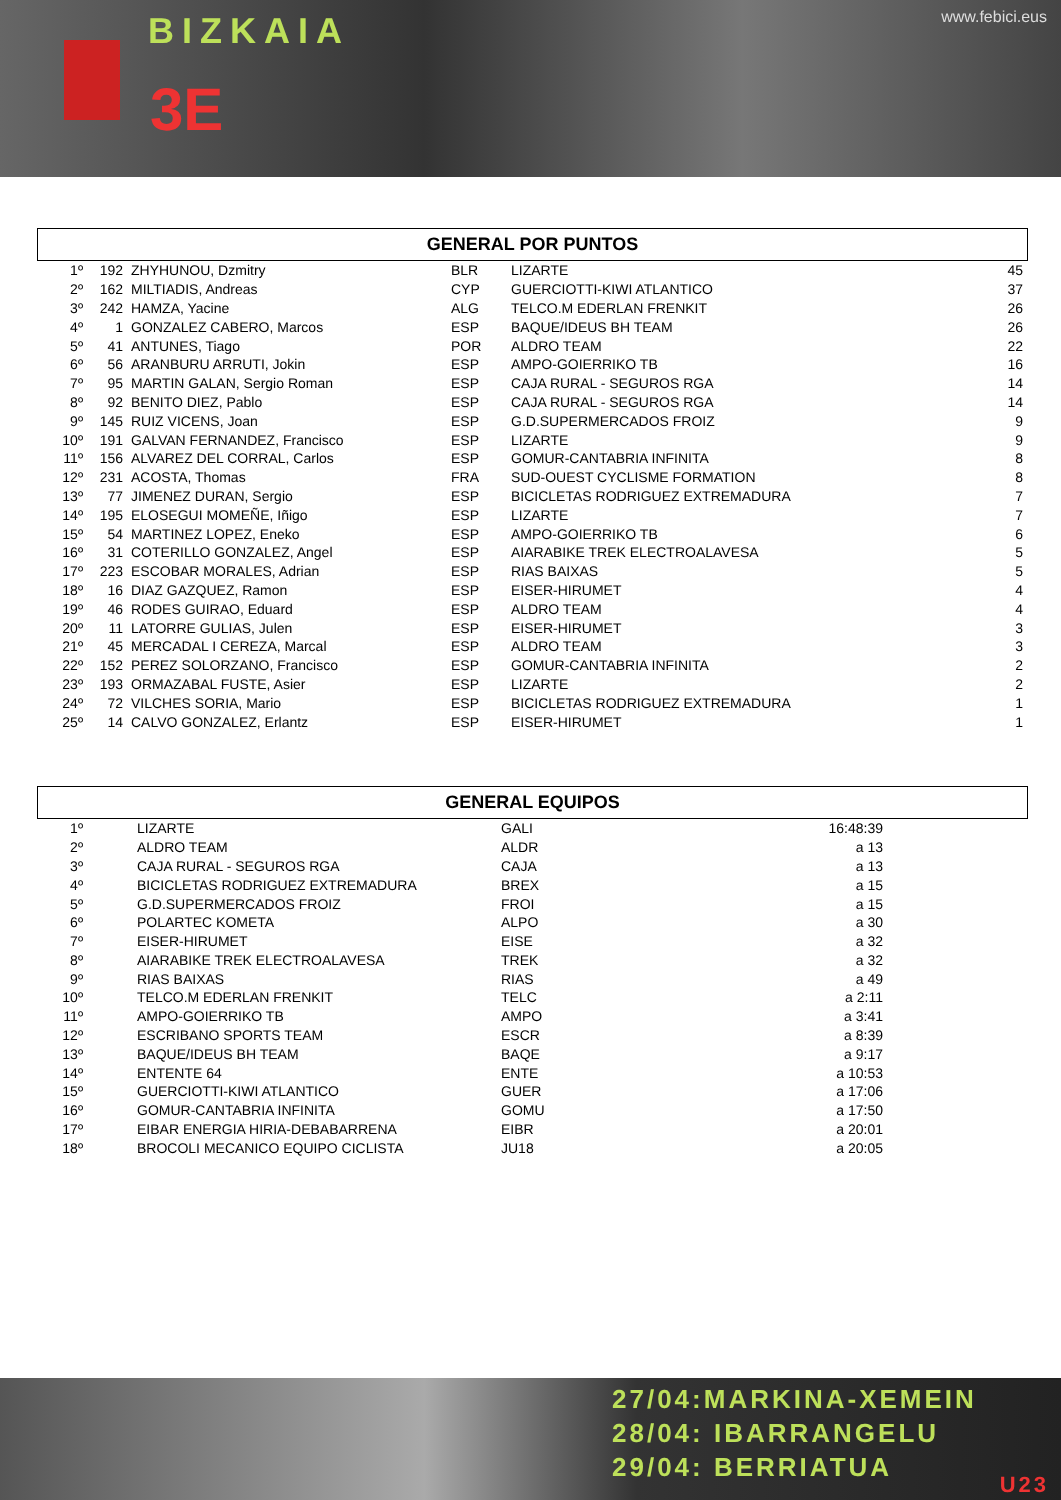BIZKAIA
3E
www.febici.eus
GENERAL POR PUNTOS
| 1º | 192 | ZHYHUNOU, Dzmitry | BLR | LIZARTE | 45 |
| 2º | 162 | MILTIADIS, Andreas | CYP | GUERCIOTTI-KIWI ATLANTICO | 37 |
| 3º | 242 | HAMZA, Yacine | ALG | TELCO.M EDERLAN FRENKIT | 26 |
| 4º | 1 | GONZALEZ CABERO, Marcos | ESP | BAQUE/IDEUS BH TEAM | 26 |
| 5º | 41 | ANTUNES, Tiago | POR | ALDRO TEAM | 22 |
| 6º | 56 | ARANBURU ARRUTI, Jokin | ESP | AMPO-GOIERRIKO TB | 16 |
| 7º | 95 | MARTIN GALAN, Sergio Roman | ESP | CAJA RURAL - SEGUROS RGA | 14 |
| 8º | 92 | BENITO DIEZ, Pablo | ESP | CAJA RURAL - SEGUROS RGA | 14 |
| 9º | 145 | RUIZ VICENS, Joan | ESP | G.D.SUPERMERCADOS FROIZ | 9 |
| 10º | 191 | GALVAN FERNANDEZ, Francisco | ESP | LIZARTE | 9 |
| 11º | 156 | ALVAREZ DEL CORRAL, Carlos | ESP | GOMUR-CANTABRIA INFINITA | 8 |
| 12º | 231 | ACOSTA, Thomas | FRA | SUD-OUEST CYCLISME FORMATION | 8 |
| 13º | 77 | JIMENEZ DURAN, Sergio | ESP | BICICLETAS RODRIGUEZ EXTREMADURA | 7 |
| 14º | 195 | ELOSEGUI MOMEÑE, Iñigo | ESP | LIZARTE | 7 |
| 15º | 54 | MARTINEZ LOPEZ, Eneko | ESP | AMPO-GOIERRIKO TB | 6 |
| 16º | 31 | COTERILLO GONZALEZ, Angel | ESP | AIARABIKE TREK ELECTROALAVESA | 5 |
| 17º | 223 | ESCOBAR MORALES, Adrian | ESP | RIAS BAIXAS | 5 |
| 18º | 16 | DIAZ GAZQUEZ, Ramon | ESP | EISER-HIRUMET | 4 |
| 19º | 46 | RODES GUIRAO, Eduard | ESP | ALDRO TEAM | 4 |
| 20º | 11 | LATORRE GULIAS, Julen | ESP | EISER-HIRUMET | 3 |
| 21º | 45 | MERCADAL I CEREZA, Marcal | ESP | ALDRO TEAM | 3 |
| 22º | 152 | PEREZ SOLORZANO, Francisco | ESP | GOMUR-CANTABRIA INFINITA | 2 |
| 23º | 193 | ORMAZABAL FUSTE, Asier | ESP | LIZARTE | 2 |
| 24º | 72 | VILCHES SORIA, Mario | ESP | BICICLETAS RODRIGUEZ EXTREMADURA | 1 |
| 25º | 14 | CALVO GONZALEZ, Erlantz | ESP | EISER-HIRUMET | 1 |
GENERAL EQUIPOS
| 1º | LIZARTE | GALI | 16:48:39 | |
| 2º | ALDRO TEAM | ALDR | a 13 | |
| 3º | CAJA RURAL - SEGUROS RGA | CAJA | a 13 | |
| 4º | BICICLETAS RODRIGUEZ EXTREMADURA | BREX | a 15 | |
| 5º | G.D.SUPERMERCADOS FROIZ | FROI | a 15 | |
| 6º | POLARTEC KOMETA | ALPO | a 30 | |
| 7º | EISER-HIRUMET | EISE | a 32 | |
| 8º | AIARABIKE TREK ELECTROALAVESA | TREK | a 32 | |
| 9º | RIAS BAIXAS | RIAS | a 49 | |
| 10º | TELCO.M EDERLAN FRENKIT | TELC | a 2:11 | |
| 11º | AMPO-GOIERRIKO TB | AMPO | a 3:41 | |
| 12º | ESCRIBANO SPORTS TEAM | ESCR | a 8:39 | |
| 13º | BAQUE/IDEUS BH TEAM | BAQE | a 9:17 | |
| 14º | ENTENTE 64 | ENTE | a 10:53 | |
| 15º | GUERCIOTTI-KIWI ATLANTICO | GUER | a 17:06 | |
| 16º | GOMUR-CANTABRIA INFINITA | GOMU | a 17:50 | |
| 17º | EIBAR ENERGIA HIRIA-DEBABARRENA | EIBR | a 20:01 | |
| 18º | BROCOLI MECANICO EQUIPO CICLISTA | JU18 | a 20:05 | |
27/04:MARKINA-XEMEIN
28/04: IBARRANGELU
29/04: BERRIATUA
U23